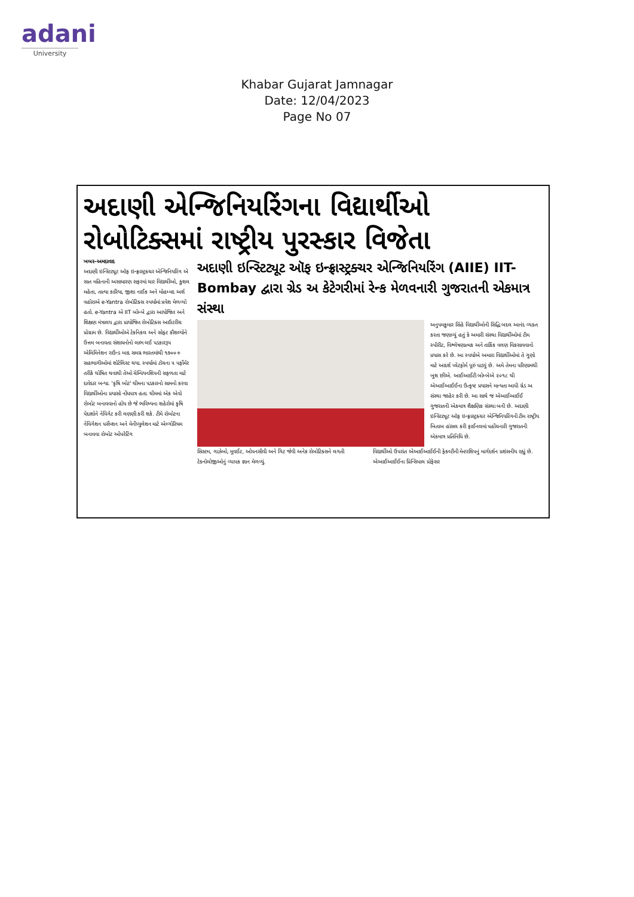adani
University
Khabar Gujarat Jamnagar
Date: 12/04/2023
Page No 07
અદાણી એન્જિનિયરિંગના વિદ્યાર્થીઓ રોબોટિક્સમાં રાષ્ટ્રીય પુરસ્કાર વિજેતા
ખબર-અમદાવાદ
અદાણી ઇન્સ્ટિટ્યૂટ ઑફ ઇન્ફ્રાસ્ટ્રક્ચર એન્જિનિયરિંગ એ સાત મહિનાની અસાધારણ સફરમાં ચાર વિદ્યાર્થીઓ, કુશલ મહેતા, તાત્યા કારિયા, જીશા નાઈક અને મોહમ્મદ અર્શ વહોરાએ e-Yantra રોબોટિક્સ સ્પર્ધામાં પ્રવેશ મેળવ્યો હતો. e-Yantra એ IIT બોમ્બે દ્વારા આયોજિત અને શિક્ષણ મંત્રાલય દ્વારા પ્રાયોજિત રોબોટિક્સ આઉટરીચ પ્રોગ્રામ છે. વિદ્યાર્થીઓએ ટેકનિકલ અને સોફ્ટ કૌશલ્યોને ઉત્તમ બનાવતા સંશાધનોનો લાભ લઈ પડકારરૂપ એલિમિનેશન રાઉન્ડ બાદ સમગ્ર ભારતમાંથી ૧૭૦૦+ સહભાગીઓમાં શોર્ટલિસ્ટ થયા. સ્પર્ધામાં ટોચના ૫ પર્ફોર્મર તરીકે ઘોષિત થવાથી તેઓ ચેમ્પિયનશિપની સફળતા માટે દાવેદાર બન્યા. 'કૃષિ બોટ' થીમના પડકારનો સામનો કરવા વિદ્યાર્થીઓના પ્રયાસો નોંધપાત્ર હતા. થીમમાં એક એવો રોબોટ બનાવવાનો હોય છે જે ભવિષ્યના શહેરોમાં કૃષિ પેદાશોને નેવિગેટ કરી લણણી કરી શકે. ટીમે રોબોટના નેવિગેશન પર્સેપ્શન અને મેનીપ્યુલેશન માટે એલ્ગોરિધમ બનાવવા રોબોટ ઓપરેટિંગ
અદાણી ઇન્સ્ટિટ્યૂટ ઑફ ઇન્ફ્રાસ્ટ્રક્ચર એન્જિનિયરિંગ (AIIE) IIT-Bombay દ્વારા ગ્રેડ અ કેટેગરીમાં રેન્ક મેળવનારી ગુજરાતની એકમાત્ર સંસ્થા
અનુપમકુમાર સિંહે વિદ્યાર્થીઓની સિદ્ધિ બદલ આનંદ વ્યક્ત કરતા જણાવ્યું હતું કે અમારી સંસ્થા વિદ્યાર્થીઓમાં ટીમ સ્પીરીટ, વિશ્લેષણાત્મક અને તાર્કિક વલણ વિકસાવવાનો પ્રયાસ કરે છે. આ સ્પર્ધાએ અમારા વિદ્યાર્થીઓમાં તે ગુણો માટે આદર્શ પ્લેટફોર્મ પૂરું પાડ્યું છે. અમે તેમના પરિણામથી ખુશ છીએ. આઈઆઈટી બોમ્બેએ ૨૦૧૮ થી એઆઈઆઈઈના ઉત્કૃષ્ટ પ્રયાસને માન્યતા આપી ગ્રેડ અ સંસ્થા જાહેર કરી છે. આ સાથે જ એઆઈઆઈઈ ગુજરાતની એકમાત્ર શૈક્ષણિક સંસ્થા બની છે. અદાણી ઇન્સ્ટિટ્યૂટ ઑફ ઇન્ફ્રાસ્ટ્રક્ચર એન્જિનિયરિંગની ટીમ રાષ્ટ્રીય ખિતાબ હાંસલ કરી ફાઈનલમાં પહોંચનારી ગુજરાતની એકમાત્ર પ્રતિનિધિ છે.
સિસ્ટમ, ગાઝેબો, મૂવઈટ, ઓપનસીવી અને ગિટ જેવી અનેક રોબોટિક્સને લગતી ટેક્નોલોજીઓનું વ્યાપક જ્ઞાન મેળવ્યું.
વિદ્યાર્થીઓ ઉપરાંત એઆઈઆઈઈની ફેકલ્ટીની મેન્ટરશિપનું માર્ગદર્શન પ્રશંસનીય રહ્યું છે. એઆઈઆઈઈના પ્રિન્સિપાલ પ્રોફેસર